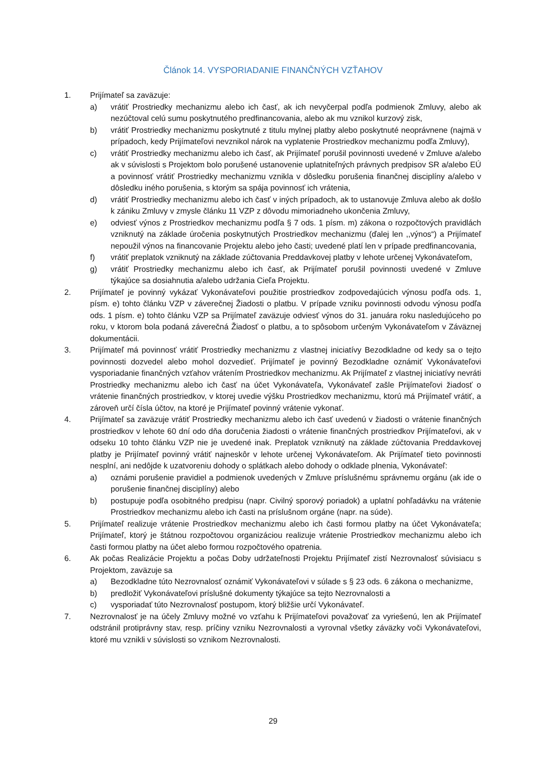Článok 14. VYSPORIADANIE FINANČNÝCH VZŤAHOV
1. Prijímateľ sa zaväzuje:
a) vrátiť Prostriedky mechanizmu alebo ich časť, ak ich nevyčerpal podľa podmienok Zmluvy, alebo ak nezúčtoval celú sumu poskytnutého predfinancovania, alebo ak mu vznikol kurzový zisk,
b) vrátiť Prostriedky mechanizmu poskytnuté z titulu mylnej platby alebo poskytnuté neoprávnene (najmä v prípadoch, kedy Prijímateľovi nevznikol nárok na vyplatenie Prostriedkov mechanizmu podľa Zmluvy),
c) vrátiť Prostriedky mechanizmu alebo ich časť, ak Prijímateľ porušil povinnosti uvedené v Zmluve a/alebo ak v súvislosti s Projektom bolo porušené ustanovenie uplatniteľných právnych predpisov SR a/alebo EÚ a povinnosť vrátiť Prostriedky mechanizmu vznikla v dôsledku porušenia finančnej disciplíny a/alebo v dôsledku iného porušenia, s ktorým sa spája povinnosť ich vrátenia,
d) vrátiť Prostriedky mechanizmu alebo ich časť v iných prípadoch, ak to ustanovuje Zmluva alebo ak došlo k zániku Zmluvy v zmysle článku 11 VZP z dôvodu mimoriadneho ukončenia Zmluvy,
e) odviesť výnos z Prostriedkov mechanizmu podľa § 7 ods. 1 písm. m) zákona o rozpočtových pravidlách vzniknutý na základe úročenia poskytnutých Prostriedkov mechanizmu (ďalej len ,,výnos“) a Prijímateľ nepoužil výnos na financovanie Projektu alebo jeho časti; uvedené platí len v prípade predfinancovania,
f) vrátiť preplatok vzniknutý na základe zúčtovania Preddavkovej platby v lehote určenej Vykonávateľom,
g) vrátiť Prostriedky mechanizmu alebo ich časť, ak Prijímateľ porušil povinnosti uvedené v Zmluve týkajúce sa dosiahnutia a/alebo udržania Cieľa Projektu.
2. Prijímateľ je povinný vykázať Vykonávateľovi použitie prostriedkov zodpovedajúcich výnosu podľa ods. 1, písm. e) tohto článku VZP v záverečnej Žiadosti o platbu. V prípade vzniku povinnosti odvodu výnosu podľa ods. 1 písm. e) tohto článku VZP sa Prijímateľ zaväzuje odviesť výnos do 31. januára roku nasledujúceho po roku, v ktorom bola podaná záverečná Žiadosť o platbu, a to spôsobom určeným Vykonávateľom v Záväznej dokumentácii.
3. Prijímateľ má povinnosť vrátiť Prostriedky mechanizmu z vlastnej iniciatívy Bezodkladne od kedy sa o tejto povinnosti dozvedel alebo mohol dozvedieť. Prijímateľ je povinný Bezodkladne oznámiť Vykonávateľovi vysporiadanie finančných vzťahov vrátením Prostriedkov mechanizmu. Ak Prijímateľ z vlastnej iniciatívy nevráti Prostriedky mechanizmu alebo ich časť na účet Vykonávateľa, Vykonávateľ zašle Prijímateľovi žiadosť o vrátenie finančných prostriedkov, v ktorej uvedie výšku Prostriedkov mechanizmu, ktorú má Prijímateľ vrátiť, a zároveň určí čísla účtov, na ktoré je Prijímateľ povinný vrátenie vykonať.
4. Prijímateľ sa zaväzuje vrátiť Prostriedky mechanizmu alebo ich časť uvedenú v žiadosti o vrátenie finančných prostriedkov v lehote 60 dní odo dňa doručenia žiadosti o vrátenie finančných prostriedkov Prijímateľovi, ak v odseku 10 tohto článku VZP nie je uvedené inak. Preplatok vzniknutý na základe zúčtovania Preddavkovej platby je Prijímateľ povinný vrátiť najneskôr v lehote určenej Vykonávateľom. Ak Prijímateľ tieto povinnosti nesplní, ani nedôjde k uzatvoreniu dohody o splátkach alebo dohody o odklade plnenia, Vykonávateľ:
a) oznámi porušenie pravidiel a podmienok uvedených v Zmluve príslušnému správnemu orgánu (ak ide o porušenie finančnej disciplíny) alebo
b) postupuje podľa osobitného predpisu (napr. Civilný sporový poriadok) a uplatní pohľadávku na vrátenie Prostriedkov mechanizmu alebo ich časti na príslušnom orgáne (napr. na súde).
5. Prijímateľ realizuje vrátenie Prostriedkov mechanizmu alebo ich časti formou platby na účet Vykonávateľa; Prijímateľ, ktorý je štátnou rozpočtovou organizáciou realizuje vrátenie Prostriedkov mechanizmu alebo ich časti formou platby na účet alebo formou rozpočtového opatrenia.
6. Ak počas Realizácie Projektu a počas Doby udržateľnosti Projektu Prijímateľ zistí Nezrovnalosť súvisiacu s Projektom, zaväzuje sa
a) Bezodkladne túto Nezrovnalosť oznámiť Vykonávateľovi v súlade s § 23 ods. 6 zákona o mechanizme,
b) predložiť Vykonávateľovi príslušné dokumenty týkajúce sa tejto Nezrovnalosti a
c) vysporiadať túto Nezrovnalosť postupom, ktorý bližšie určí Vykonávateľ.
7. Nezrovnalosť je na účely Zmluvy možné vo vzťahu k Prijímateľovi považovať za vyriešenú, len ak Prijímateľ odstránil protiprávny stav, resp. príčiny vzniku Nezrovnalosti a vyrovnal všetky záväzky voči Vykonávateľovi, ktoré mu vznikli v súvislosti so vznikom Nezrovnalosti.
29